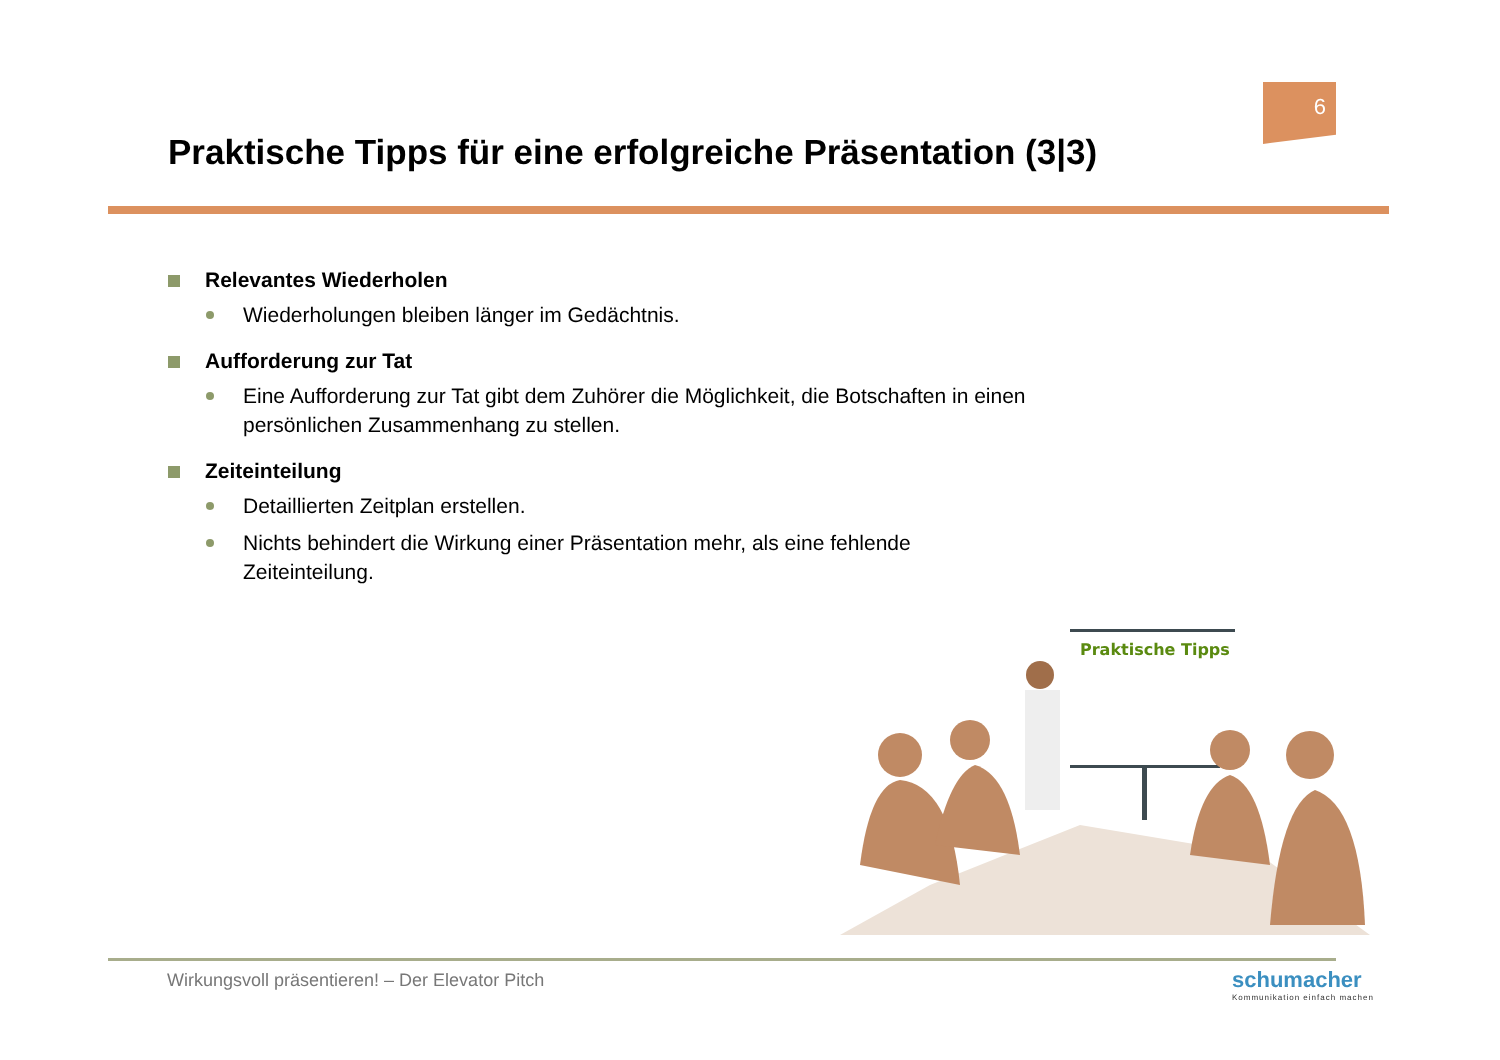6
Praktische Tipps für eine erfolgreiche Präsentation (3|3)
Relevantes Wiederholen
Wiederholungen bleiben länger im Gedächtnis.
Aufforderung zur Tat
Eine Aufforderung zur Tat gibt dem Zuhörer die Möglichkeit, die Botschaften in einen persönlichen Zusammenhang zu stellen.
Zeiteinteilung
Detaillierten Zeitplan erstellen.
Nichts behindert die Wirkung einer Präsentation mehr, als eine fehlende Zeiteinteilung.
Praktische Tipps
Wirkungsvoll präsentieren! – Der Elevator Pitch
schumacher
Kommunikation einfach machen